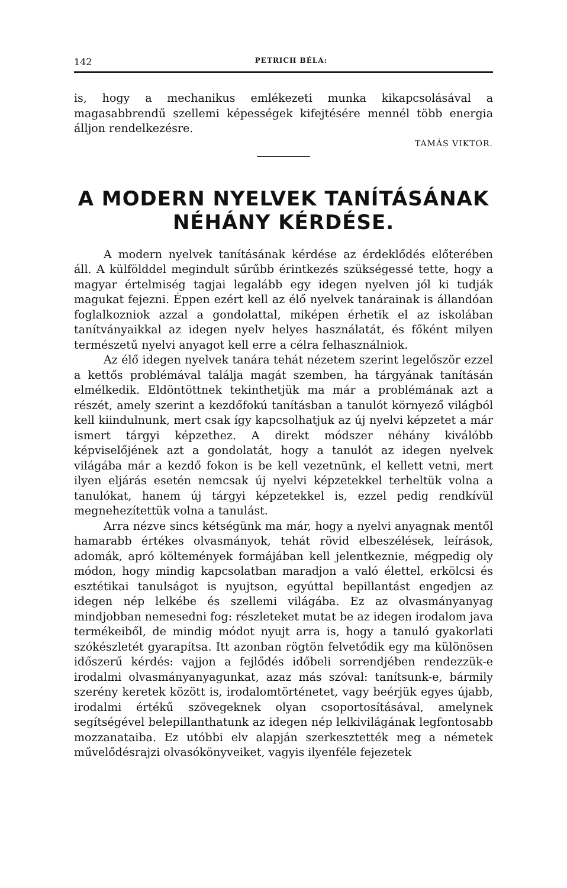142 PETRICH BÉLA:
is, hogy a mechanikus emlékezeti munka kikapcsolásával a magasabbrendű szellemi képességek kifejtésére mennél több energia álljon rendelkezésre.
TAMÁS VIKTOR.
A MODERN NYELVEK TANÍTÁSÁNAK NÉHÁNY KÉRDÉSE.
A modern nyelvek tanításának kérdése az érdeklődés előterében áll. A külfölddel megindult sűrűbb érintkezés szükségessé tette, hogy a magyar értelmiség tagjai legalább egy idegen nyelven jól ki tudják magukat fejezni. Éppen ezért kell az élő nyelvek tanárainak is állandóan foglalkozniok azzal a gondolattal, miképen érhetik el az iskolában tanítványaikkal az idegen nyelv helyes használatát, és főként milyen természetű nyelvi anyagot kell erre a célra felhasználniok.
Az élő idegen nyelvek tanára tehát nézetem szerint legelőször ezzel a kettős problémával találja magát szemben, ha tárgyának tanításán elmélkedik. Eldöntöttnek tekinthetjük ma már a problémának azt a részét, amely szerint a kezdőfokú tanításban a tanulót környező világból kell kiindulnunk, mert csak így kapcsolhatjuk az új nyelvi képzetet a már ismert tárgyi képzethez. A direkt módszer néhány kiválóbb képviselőjének azt a gondolatát, hogy a tanulót az idegen nyelvek világába már a kezdő fokon is be kell vezetnünk, el kellett vetni, mert ilyen eljárás esetén nemcsak új nyelvi képzetekkel terheltük volna a tanulókat, hanem új tárgyi képzetekkel is, ezzel pedig rendkívül megnehezítettük volna a tanulást.
Arra nézve sincs kétségünk ma már, hogy a nyelvi anyagnak mentől hamarabb értékes olvasmányok, tehát rövid elbeszélések, leírások, adomák, apró költemények formájában kell jelentkeznie, mégpedig oly módon, hogy mindig kapcsolatban maradjon a való élettel, erkölcsi és esztétikai tanulságot is nyujtson, egyúttal bepillantást engedjen az idegen nép lelkébe és szellemi világába. Ez az olvasmányanyag mindjobban nemesedni fog: részleteket mutat be az idegen irodalom java termékeiből, de mindig módot nyujt arra is, hogy a tanuló gyakorlati szókészletét gyarapítsa. Itt azonban rögtön felvetődik egy ma különösen időszerű kérdés: vajjon a fejlődés időbeli sorrendjében rendezzük-e irodalmi olvasmányanyagunkat, azaz más szóval: tanítsunk-e, bármily szerény keretek között is, irodalomtörténetet, vagy beérjük egyes újabb, irodalmi értékű szövegeknek olyan csoportosításával, amelynek segítségével belepillanthatunk az idegen nép lelkivilágának legfontosabb mozzanataiba. Ez utóbbi elv alapján szerkesztették meg a németek művelődésrajzi olvasókönyveiket, vagyis ilyenféle fejezetek